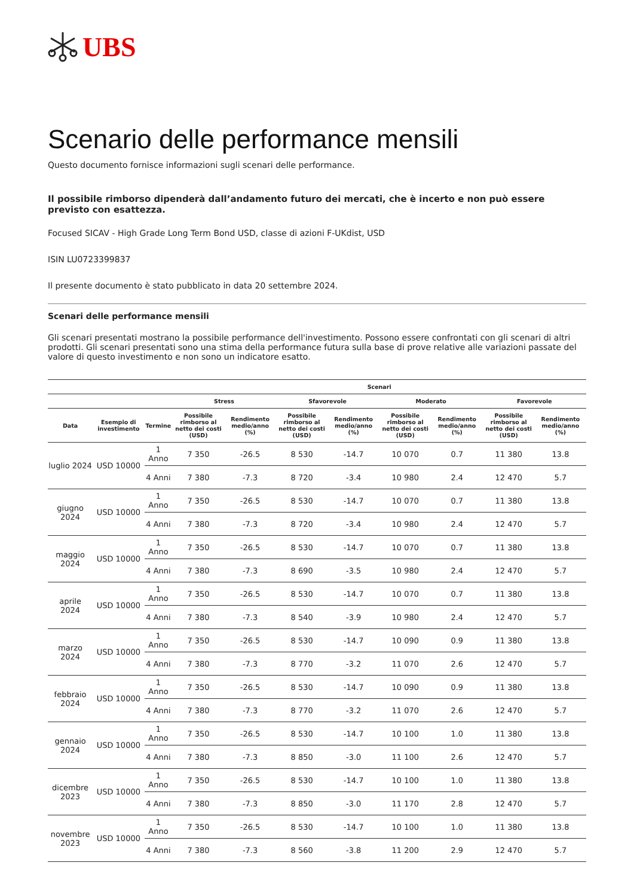UBS
Scenario delle performance mensili
Questo documento fornisce informazioni sugli scenari delle performance.
Il possibile rimborso dipenderà dall’andamento futuro dei mercati, che è incerto e non può essere previsto con esattezza.
Focused SICAV - High Grade Long Term Bond USD, classe di azioni F-UKdist, USD
ISIN LU0723399837
Il presente documento è stato pubblicato in data 20 settembre 2024.
Scenari delle performance mensili
Gli scenari presentati mostrano la possibile performance dell'investimento. Possono essere confrontati con gli scenari di altri prodotti. Gli scenari presentati sono una stima della performance futura sulla base di prove relative alle variazioni passate del valore di questo investimento e non sono un indicatore esatto.
| | | | Scenari | | | | | | | |
| --- | --- | --- | --- | --- | --- | --- | --- | --- | --- | --- |
| | | | Stress | | Sfavorevole | | Moderato | | Favorevole | |
| Data | Esempio di investimento | Termine | Possibile rimborso al netto dei costi (USD) | Rendimento medio/anno (%) | Possibile rimborso al netto dei costi (USD) | Rendimento medio/anno (%) | Possibile rimborso al netto dei costi (USD) | Rendimento medio/anno (%) | Possibile rimborso al netto dei costi (USD) | Rendimento medio/anno (%) |
| luglio 2024 | USD 10000 | 1 Anno | 7 350 | -26.5 | 8 530 | -14.7 | 10 070 | 0.7 | 11 380 | 13.8 |
| | | 4 Anni | 7 380 | -7.3 | 8 720 | -3.4 | 10 980 | 2.4 | 12 470 | 5.7 |
| giugno 2024 | USD 10000 | 1 Anno | 7 350 | -26.5 | 8 530 | -14.7 | 10 070 | 0.7 | 11 380 | 13.8 |
| | | 4 Anni | 7 380 | -7.3 | 8 720 | -3.4 | 10 980 | 2.4 | 12 470 | 5.7 |
| maggio 2024 | USD 10000 | 1 Anno | 7 350 | -26.5 | 8 530 | -14.7 | 10 070 | 0.7 | 11 380 | 13.8 |
| | | 4 Anni | 7 380 | -7.3 | 8 690 | -3.5 | 10 980 | 2.4 | 12 470 | 5.7 |
| aprile 2024 | USD 10000 | 1 Anno | 7 350 | -26.5 | 8 530 | -14.7 | 10 070 | 0.7 | 11 380 | 13.8 |
| | | 4 Anni | 7 380 | -7.3 | 8 540 | -3.9 | 10 980 | 2.4 | 12 470 | 5.7 |
| marzo 2024 | USD 10000 | 1 Anno | 7 350 | -26.5 | 8 530 | -14.7 | 10 090 | 0.9 | 11 380 | 13.8 |
| | | 4 Anni | 7 380 | -7.3 | 8 770 | -3.2 | 11 070 | 2.6 | 12 470 | 5.7 |
| febbraio 2024 | USD 10000 | 1 Anno | 7 350 | -26.5 | 8 530 | -14.7 | 10 090 | 0.9 | 11 380 | 13.8 |
| | | 4 Anni | 7 380 | -7.3 | 8 770 | -3.2 | 11 070 | 2.6 | 12 470 | 5.7 |
| gennaio 2024 | USD 10000 | 1 Anno | 7 350 | -26.5 | 8 530 | -14.7 | 10 100 | 1.0 | 11 380 | 13.8 |
| | | 4 Anni | 7 380 | -7.3 | 8 850 | -3.0 | 11 100 | 2.6 | 12 470 | 5.7 |
| dicembre 2023 | USD 10000 | 1 Anno | 7 350 | -26.5 | 8 530 | -14.7 | 10 100 | 1.0 | 11 380 | 13.8 |
| | | 4 Anni | 7 380 | -7.3 | 8 850 | -3.0 | 11 170 | 2.8 | 12 470 | 5.7 |
| novembre 2023 | USD 10000 | 1 Anno | 7 350 | -26.5 | 8 530 | -14.7 | 10 100 | 1.0 | 11 380 | 13.8 |
| | | 4 Anni | 7 380 | -7.3 | 8 560 | -3.8 | 11 200 | 2.9 | 12 470 | 5.7 |